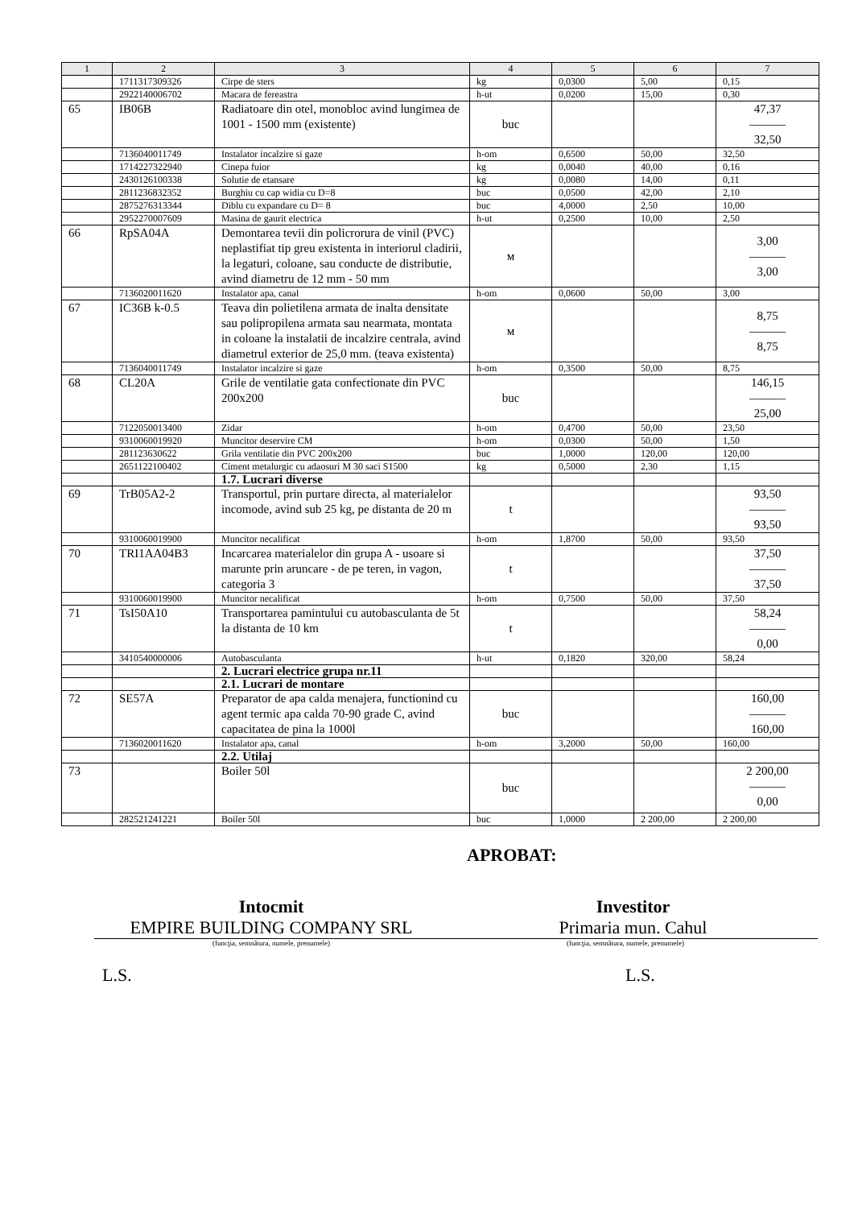| 1 | 2 | 3 | 4 | 5 | 6 | 7 |
| --- | --- | --- | --- | --- | --- | --- |
| | 1711317309326 | Cirpe de sters | kg | 0,0300 | 5,00 | 0,15 |
| | 2922140006702 | Macara de fereastra | h-ut | 0,0200 | 15,00 | 0,30 |
| 65 | IB06B | Radiatoare din otel, monobloc avind lungimea de 1001 - 1500 mm (existente) | buc | | | 47,37 ——— 32,50 |
| | 7136040011749 | Instalator incalzire si gaze | h-om | 0,6500 | 50,00 | 32,50 |
| | 1714227322940 | Cinepa fuior | kg | 0,0040 | 40,00 | 0,16 |
| | 2430126100338 | Solutie de etansare | kg | 0,0080 | 14,00 | 0,11 |
| | 2811236832352 | Burghiu cu cap widia cu D=8 | buc | 0,0500 | 42,00 | 2,10 |
| | 2875276313344 | Diblu cu expandare cu D= 8 | buc | 4,0000 | 2,50 | 10,00 |
| | 2952270007609 | Masina de gaurit electrica | h-ut | 0,2500 | 10,00 | 2,50 |
| 66 | RpSA04A | Demontarea tevii din policrorura de vinil (PVC) neplastifiat tip greu existenta in interiorul cladirii, la legaturi, coloane, sau conducte de distributie, avind diametru de 12 mm - 50 mm | м | | | 3,00 ——— 3,00 |
| | 7136020011620 | Instalator apa, canal | h-om | 0,0600 | 50,00 | 3,00 |
| 67 | IC36B k-0.5 | Teava din polietilena armata de inalta densitate sau polipropilena armata sau nearmata, montata in coloane la instalatii de incalzire centrala, avind diametrul exterior de 25,0 mm. (teava existenta) | м | | | 8,75 ——— 8,75 |
| | 7136040011749 | Instalator incalzire si gaze | h-om | 0,3500 | 50,00 | 8,75 |
| 68 | CL20A | Grile de ventilatie gata confectionate din PVC 200x200 | buc | | | 146,15 ——— 25,00 |
| | 7122050013400 | Zidar | h-om | 0,4700 | 50,00 | 23,50 |
| | 9310060019920 | Muncitor deservire CM | h-om | 0,0300 | 50,00 | 1,50 |
| | 281123630622 | Grila ventilatie din PVC 200x200 | buc | 1,0000 | 120,00 | 120,00 |
| | 2651122100402 | Ciment metalurgic cu adaosuri M 30 saci S1500 | kg | 0,5000 | 2,30 | 1,15 |
| | | 1.7. Lucrari diverse | | | | |
| 69 | TrB05A2-2 | Transportul, prin purtare directa, al materialelor incomode, avind sub 25 kg, pe distanta de 20 m | t | | | 93,50 ——— 93,50 |
| | 9310060019900 | Muncitor necalificat | h-om | 1,8700 | 50,00 | 93,50 |
| 70 | TRI1AA04B3 | Incarcarea materialelor din grupa A - usoare si marunte prin aruncare - de pe teren, in vagon, categoria 3 | t | | | 37,50 ——— 37,50 |
| | 9310060019900 | Muncitor necalificat | h-om | 0,7500 | 50,00 | 37,50 |
| 71 | TsI50A10 | Transportarea pamintului cu autobasculanta de 5t la distanta de 10 km | t | | | 58,24 ——— 0,00 |
| | 3410540000006 | Autobasculanta | h-ut | 0,1820 | 320,00 | 58,24 |
| | | 2. Lucrari electrice grupa nr.11 | | | | |
| | | 2.1. Lucrari de montare | | | | |
| 72 | SE57A | Preparator de apa calda menajera, functionind cu agent termic apa calda 70-90 grade C, avind capacitatea de pina la 1000l | buc | | | 160,00 ——— 160,00 |
| | 7136020011620 | Instalator apa, canal | h-om | 3,2000 | 50,00 | 160,00 |
| | | 2.2. Utilaj | | | | |
| 73 | | Boiler 50l | buc | | | 2 200,00 ——— 0,00 |
| | 282521241221 | Boiler 50l | buc | 1,0000 | 2 200,00 | 2 200,00 |
APROBAT:
Intocmit
EMPIRE BUILDING COMPANY SRL
Investitor
Primaria mun. Cahul
(funcţia, semnătura, numele, prenumele) (funcţia, semnătura, numele, prenumele)
L.S. L.S.